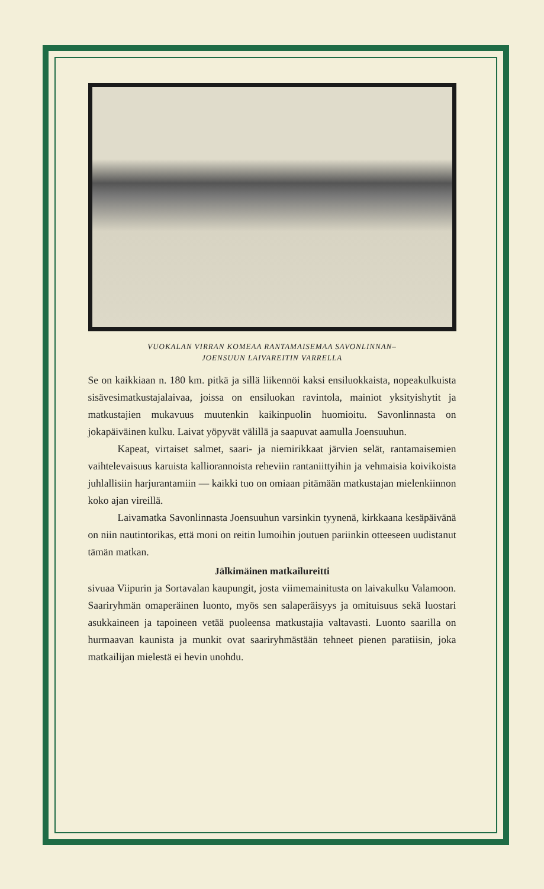VUOKALAN VIRRAN KOMEAA RANTAMAISEMAA SAVONLINNAN–
JOENSUUN LAIVAREITIN VARRELLA
Se on kaikkiaan n. 180 km. pitkä ja sillä liikennöi kaksi ensiluokkaista, nopeakulkuista sisävesimatkustajalaivaa, joissa on ensiluokan ravintola, mainiot yksityishytit ja matkustajien mukavuus muutenkin kaikinpuolin huomioitu. Savonlinnasta on jokapäiväinen kulku. Laivat yöpyvät välillä ja saapuvat aamulla Joensuuhun.
Kapeat, virtaiset salmet, saari- ja niemirikkaat järvien selät, rantamaisemien vaihtelevaisuus karuista kalliorannoista reheviin rantaniittyihin ja vehmaisia koivikoista juhlallisiin harjurantamiin — kaikki tuo on omiaan pitämään matkustajan mielenkiinnon koko ajan vireillä.
Laivamatka Savonlinnasta Joensuuhun varsinkin tyynenä, kirkkaana kesäpäivänä on niin nautintorikas, että moni on reitin lumoihin joutuen pariinkin otteeseen uudistanut tämän matkan.
Jälkimäinen matkailureitti
sivuaa Viipurin ja Sortavalan kaupungit, josta viimemainitusta on laivakulku Valamoon. Saariryhmän omaperäinen luonto, myös sen salaperäisyys ja omituisuus sekä luostari asukkaineen ja tapoineen vetää puoleensa matkustajia valtavasti. Luonto saarilla on hurmaavan kaunista ja munkit ovat saariryhmästään tehneet pienen paratiisin, joka matkailijan mielestä ei hevin unohdu.